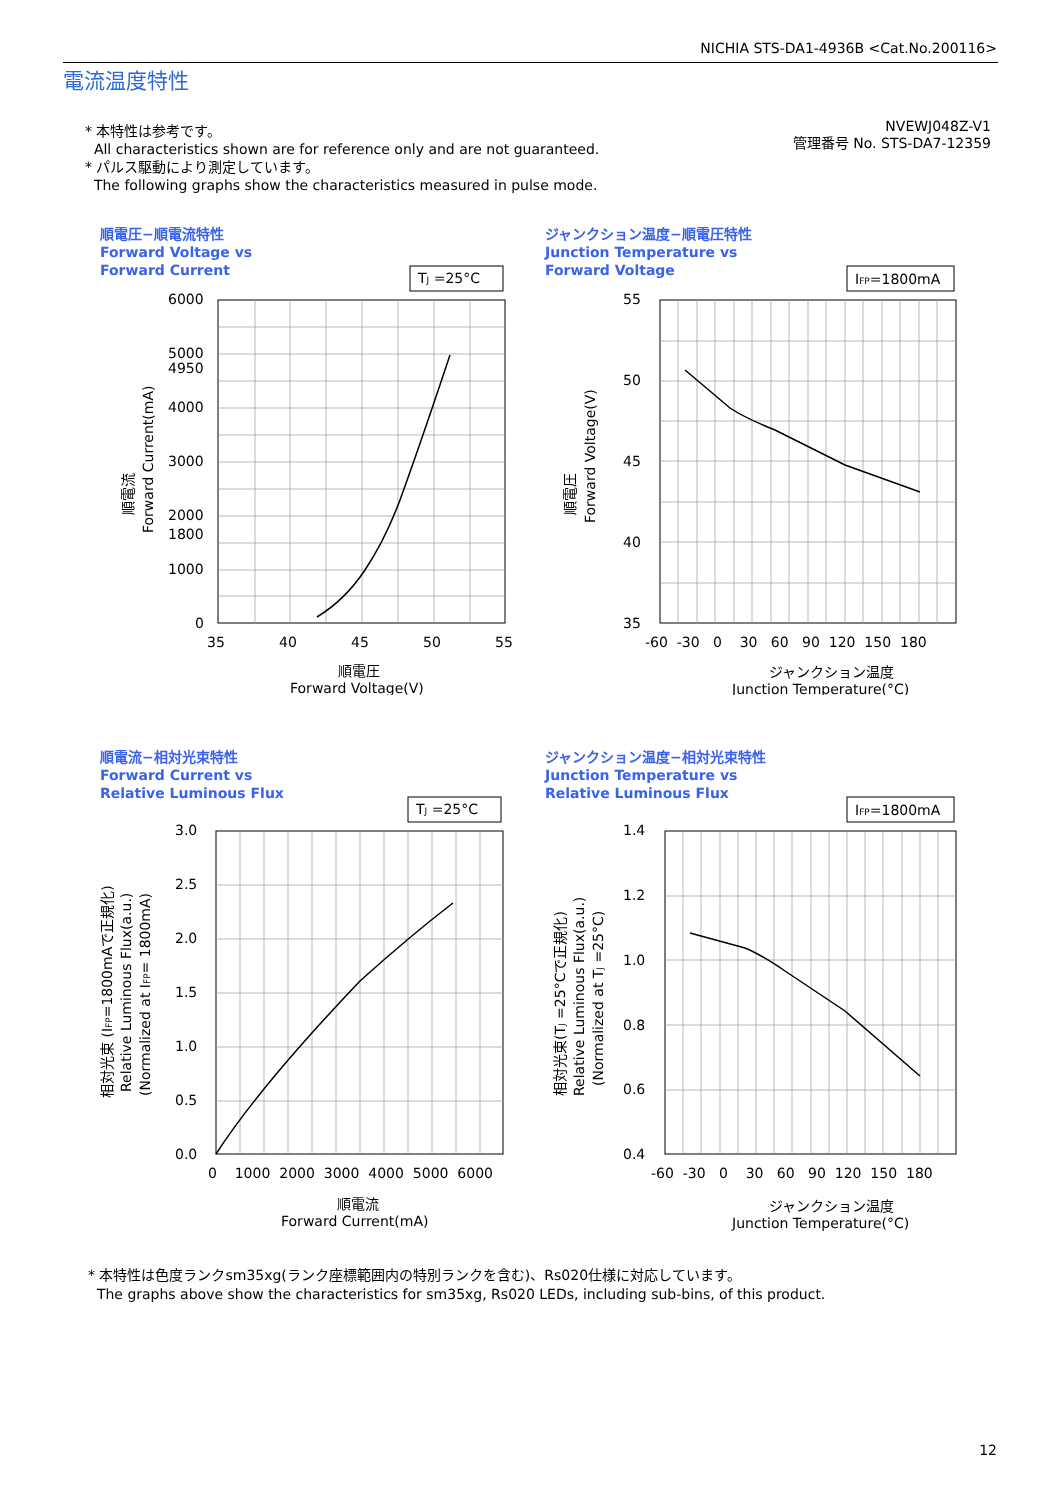NICHIA STS-DA1-4936B <Cat.No.200116>
電流温度特性
* 本特性は参考です。
All characteristics shown are for reference only and are not guaranteed.
* パルス駆動により測定しています。
The following graphs show the characteristics measured in pulse mode.
NVEWJ048Z-V1
管理番号 No. STS-DA7-12359
順電圧−順電流特性
Forward Voltage vs
Forward Current
TJ =25°C
6000
5000
4950
4000
3000
2000
1800
1000
0
35
40
45
50
55
順電圧
Forward Voltage(V)
順電流
Forward Current(mA)
ジャンクション温度−順電圧特性
Junction Temperature vs
Forward Voltage
IFP=1800mA
55
50
45
40
35
-60 -30 0 30 60 90 120 150 180
ジャンクション温度
Junction Temperature(°C)
順電圧
Forward Voltage(V)
順電流−相対光束特性
Forward Current vs
Relative Luminous Flux
TJ =25°C
3.0
2.5
2.0
1.5
1.0
0.5
0.0
0 1000 2000 3000 4000 5000 6000
順電流
Forward Current(mA)
相対光束 (IFP=1800mAで正規化)
Relative Luminous Flux(a.u.)
(Normalized at IFP= 1800mA)
ジャンクション温度−相対光束特性
Junction Temperature vs
Relative Luminous Flux
IFP=1800mA
1.4
1.2
1.0
0.8
0.6
0.4
-60 -30 0 30 60 90 120 150 180
ジャンクション温度
Junction Temperature(°C)
相対光束(TJ =25°Cで正規化)
Relative Luminous Flux(a.u.)
(Normalized at TJ =25°C)
* 本特性は色度ランクsm35xg(ランク座標範囲内の特別ランクを含む)、Rs020仕様に対応しています。
The graphs above show the characteristics for sm35xg, Rs020 LEDs, including sub-bins, of this product.
12